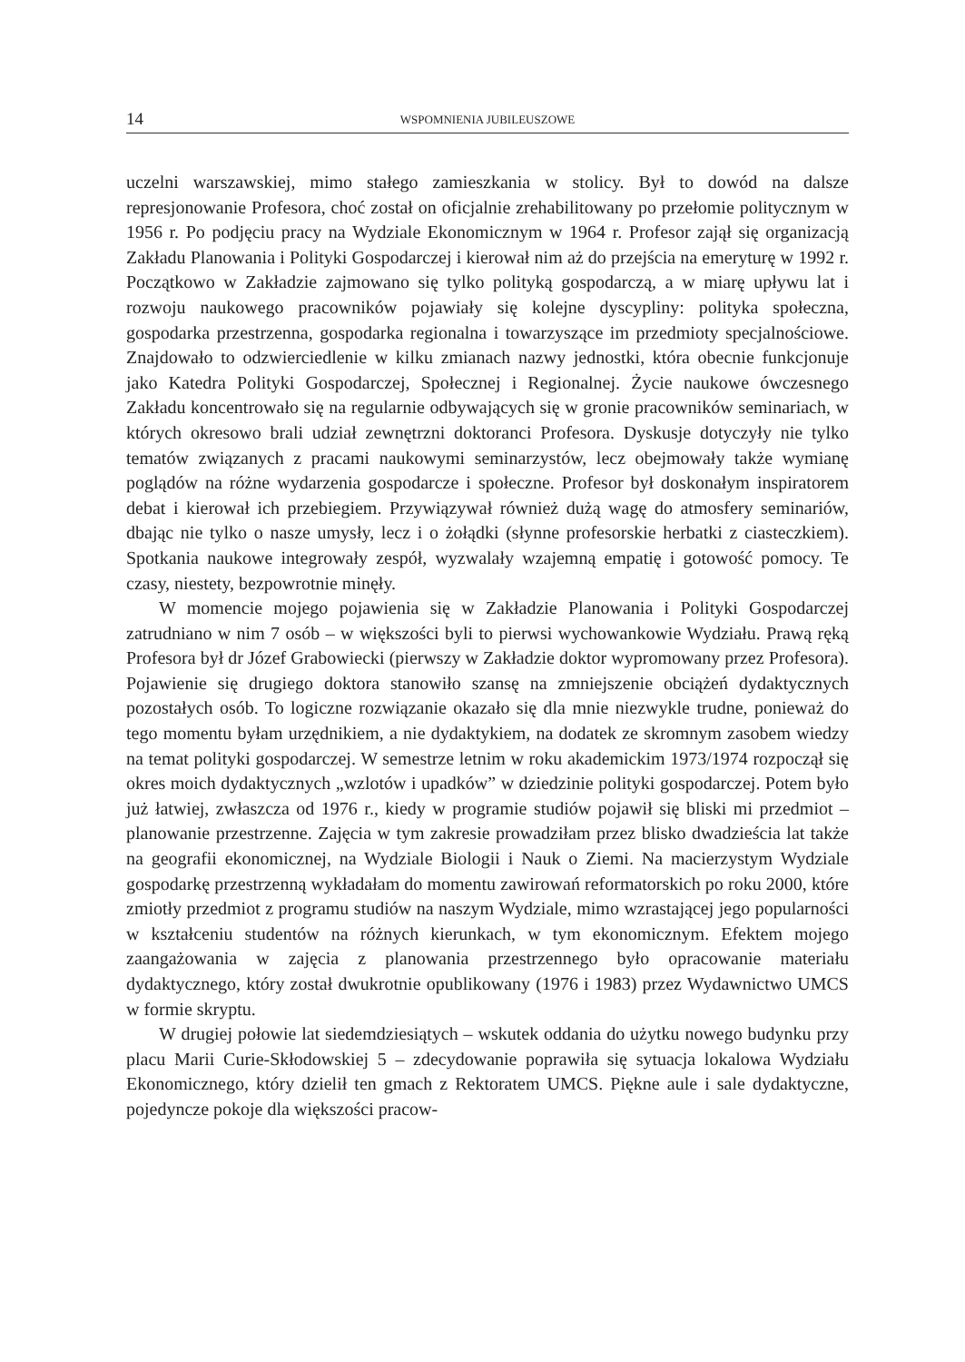14 WSPOMNIENIA JUBILEUSZOWE
uczelni warszawskiej, mimo stałego zamieszkania w stolicy. Był to dowód na dalsze represjonowanie Profesora, choć został on oficjalnie zrehabilitowany po przełomie politycznym w 1956 r. Po podjęciu pracy na Wydziale Ekonomicznym w 1964 r. Profesor zajął się organizacją Zakładu Planowania i Polityki Gospodarczej i kierował nim aż do przejścia na emeryturę w 1992 r. Początkowo w Zakładzie zajmowano się tylko polityką gospodarczą, a w miarę upływu lat i rozwoju naukowego pracowników pojawiały się kolejne dyscypliny: polityka społeczna, gospodarka przestrzenna, gospodarka regionalna i towarzyszące im przedmioty specjalnościowe. Znajdowało to odzwierciedlenie w kilku zmianach nazwy jednostki, która obecnie funkcjonuje jako Katedra Polityki Gospodarczej, Społecznej i Regionalnej. Życie naukowe ówczesnego Zakładu koncentrowało się na regularnie odbywających się w gronie pracowników seminariach, w których okresowo brali udział zewnętrzni doktoranci Profesora. Dyskusje dotyczyły nie tylko tematów związanych z pracami naukowymi seminarzystów, lecz obejmowały także wymianę poglądów na różne wydarzenia gospodarcze i społeczne. Profesor był doskonałym inspiratorem debat i kierował ich przebiegiem. Przywiązywał również dużą wagę do atmosfery seminariów, dbając nie tylko o nasze umysły, lecz i o żołądki (słynne profesorskie herbatki z ciasteczkiem). Spotkania naukowe integrowały zespół, wyzwalały wzajemną empatię i gotowość pomocy. Te czasy, niestety, bezpowrotnie minęły.
W momencie mojego pojawienia się w Zakładzie Planowania i Polityki Gospodarczej zatrudniano w nim 7 osób – w większości byli to pierwsi wychowankowie Wydziału. Prawą ręką Profesora był dr Józef Grabowiecki (pierwszy w Zakładzie doktor wypromowany przez Profesora). Pojawienie się drugiego doktora stanowiło szansę na zmniejszenie obciążeń dydaktycznych pozostałych osób. To logiczne rozwiązanie okazało się dla mnie niezwykle trudne, ponieważ do tego momentu byłam urzędnikiem, a nie dydaktykiem, na dodatek ze skromnym zasobem wiedzy na temat polityki gospodarczej. W semestrze letnim w roku akademickim 1973/1974 rozpoczął się okres moich dydaktycznych „wzlotów i upadków” w dziedzinie polityki gospodarczej. Potem było już łatwiej, zwłaszcza od 1976 r., kiedy w programie studiów pojawił się bliski mi przedmiot – planowanie przestrzenne. Zajęcia w tym zakresie prowadziłam przez blisko dwadzieścia lat także na geografii ekonomicznej, na Wydziale Biologii i Nauk o Ziemi. Na macierzystym Wydziale gospodarkę przestrzenną wykładałam do momentu zawirowań reformatorskich po roku 2000, które zmiotły przedmiot z programu studiów na naszym Wydziale, mimo wzrastającej jego popularności w kształceniu studentów na różnych kierunkach, w tym ekonomicznym. Efektem mojego zaangażowania w zajęcia z planowania przestrzennego było opracowanie materiału dydaktycznego, który został dwukrotnie opublikowany (1976 i 1983) przez Wydawnictwo UMCS w formie skryptu.
W drugiej połowie lat siedemdziesiątych – wskutek oddania do użytku nowego budynku przy placu Marii Curie-Skłodowskiej 5 – zdecydowanie poprawiła się sytuacja lokalowa Wydziału Ekonomicznego, który dzielił ten gmach z Rektoratem UMCS. Piękne aule i sale dydaktyczne, pojedyncze pokoje dla większości pracow-